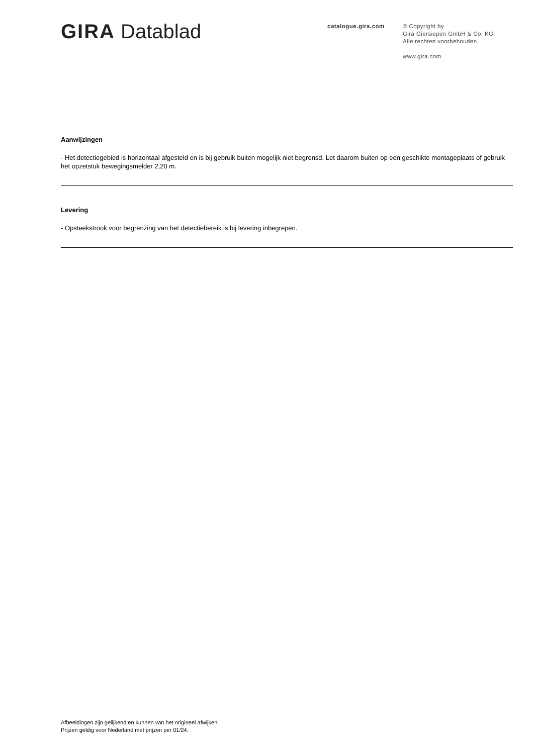GIRA Datablad
catalogue.gira.com
© Copyright by
Gira Giersiepen GmbH & Co. KG
Alle rechten voorbehouden
www.gira.com
Aanwijzingen
- Het detectiegebied is horizontaal afgesteld en is bij gebruik buiten mogelijk niet begrensd. Let daarom buiten op een geschikte montageplaats of gebruik het opzetstuk bewegingsmelder 2,20 m.
Levering
- Opsteekstrook voor begrenzing van het detectiebereik is bij levering inbegrepen.
Afbeeldingen zijn gelijkend en kunnen van het origineel afwijken.
Prijzen geldig voor Nederland met prijzen per 01/24.